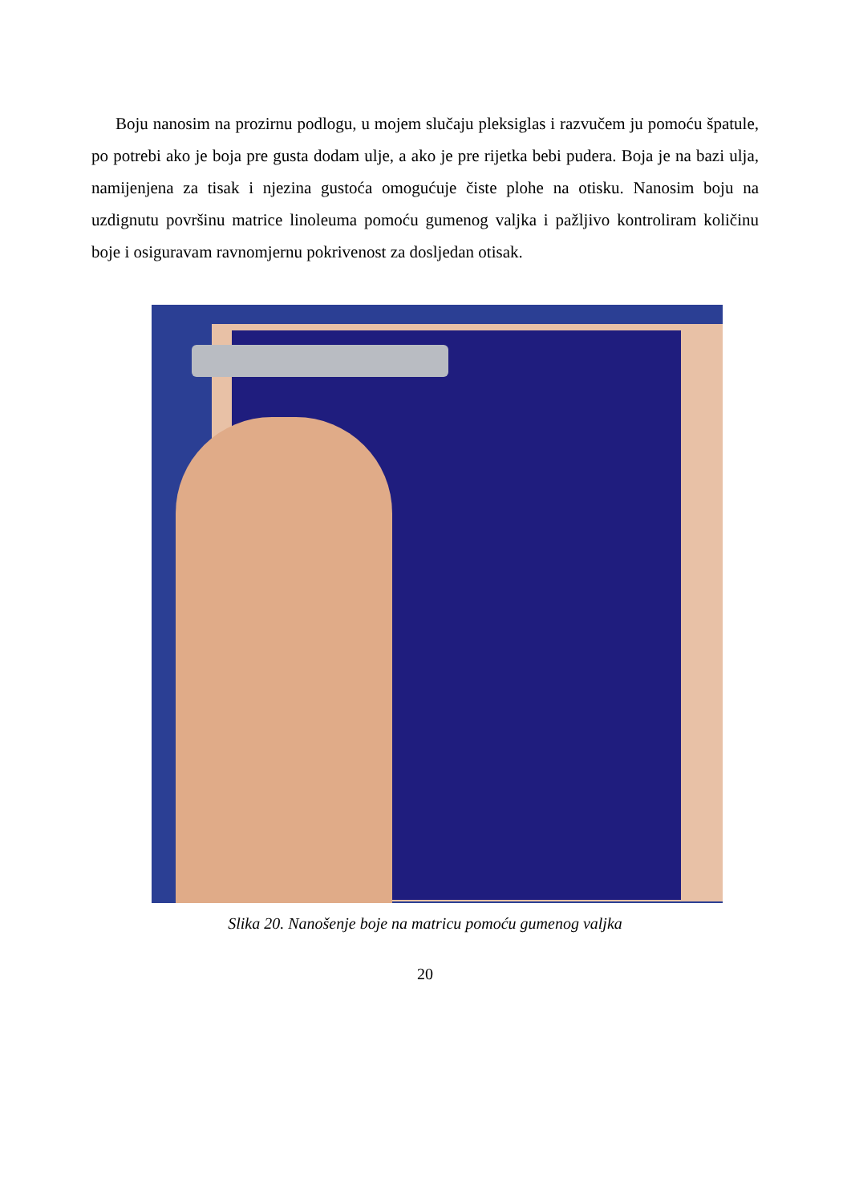Boju nanosim na prozirnu podlogu, u mojem slučaju pleksiglas i razvučem ju pomoću špatule, po potrebi ako je boja pre gusta dodam ulje, a ako je pre rijetka bebi pudera. Boja je na bazi ulja, namijenjena za tisak i njezina gustoća omogućuje čiste plohe na otisku. Nanosim boju na uzdignutu površinu matrice linoleuma pomoću gumenog valjka i pažljivo kontroliram količinu boje i osiguravam ravnomjernu pokrivenost za dosljedan otisak.
Slika 20. Nanošenje boje na matricu pomoću gumenog valjka
20